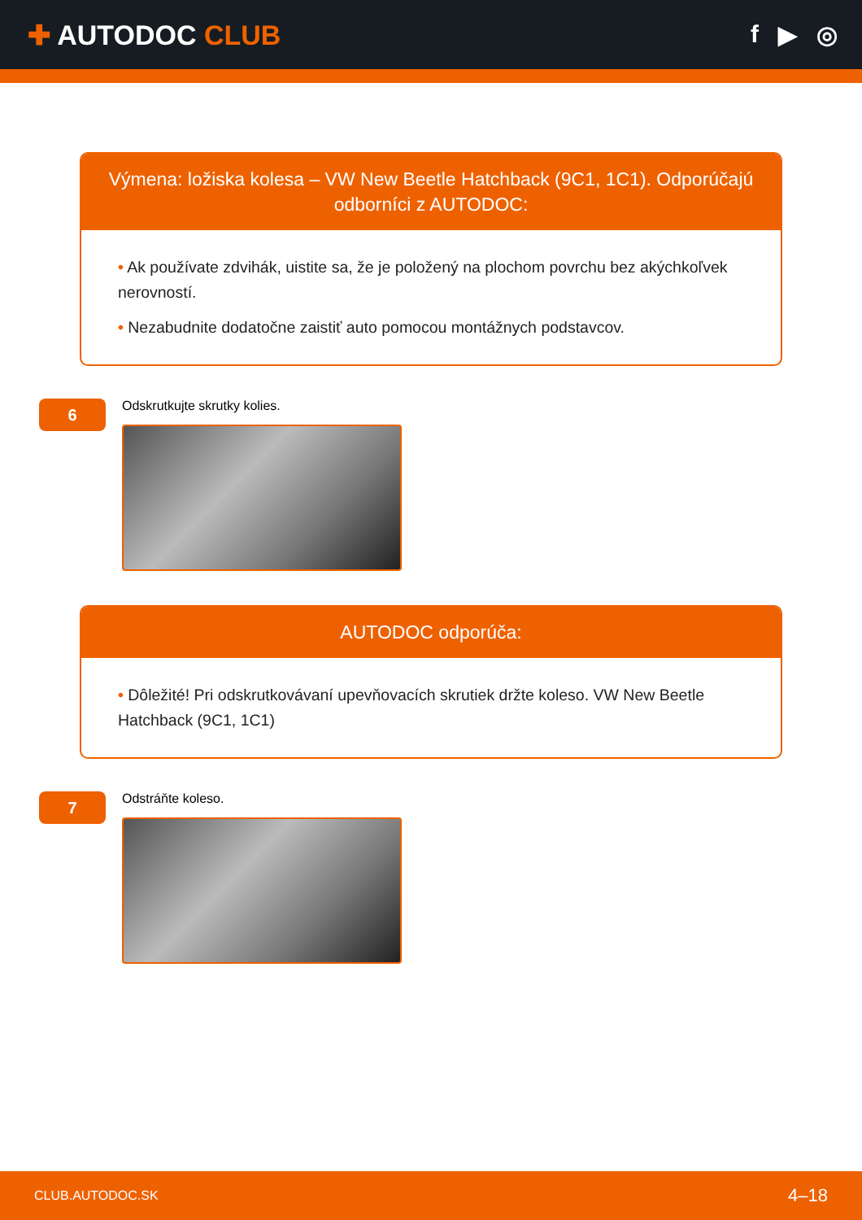✚ AUTODOC CLUB f ▶ ◎
Výmena: ložiska kolesa – VW New Beetle Hatchback (9C1, 1C1). Odporúčajú odborníci z AUTODOC:
• Ak používate zdvihák, uistite sa, že je položený na plochom povrchu bez akýchkoľvek nerovností.
• Nezabudnite dodatočne zaistiť auto pomocou montážnych podstavcov.
6
Odskrutkujte skrutky kolies.
AUTODOC odporúča:
• Dôležité! Pri odskrutkovávaní upevňovacích skrutiek držte koleso. VW New Beetle Hatchback (9C1, 1C1)
7
Odstráňte koleso.
CLUB.AUTODOC.SK 4–18